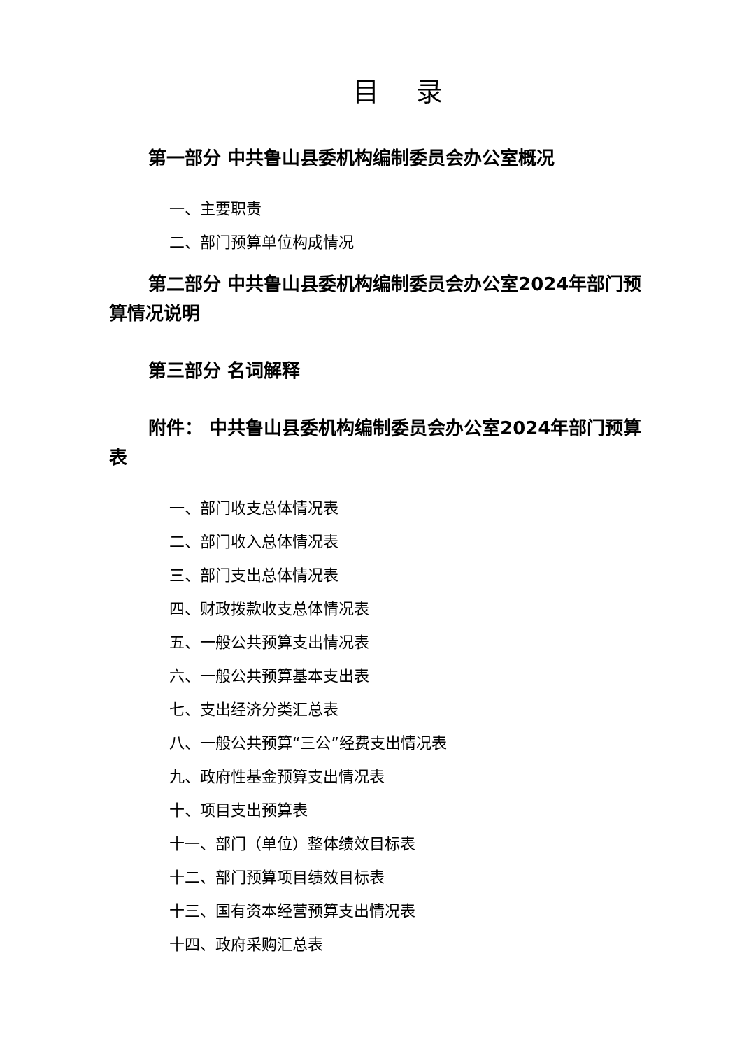目 录
第一部分 中共鲁山县委机构编制委员会办公室概况
一、主要职责
二、部门预算单位构成情况
第二部分 中共鲁山县委机构编制委员会办公室2024年部门预算情况说明
第三部分 名词解释
附件： 中共鲁山县委机构编制委员会办公室2024年部门预算表
一、部门收支总体情况表
二、部门收入总体情况表
三、部门支出总体情况表
四、财政拨款收支总体情况表
五、一般公共预算支出情况表
六、一般公共预算基本支出表
七、支出经济分类汇总表
八、一般公共预算“三公”经费支出情况表
九、政府性基金预算支出情况表
十、项目支出预算表
十一、部门（单位）整体绩效目标表
十二、部门预算项目绩效目标表
十三、国有资本经营预算支出情况表
十四、政府采购汇总表